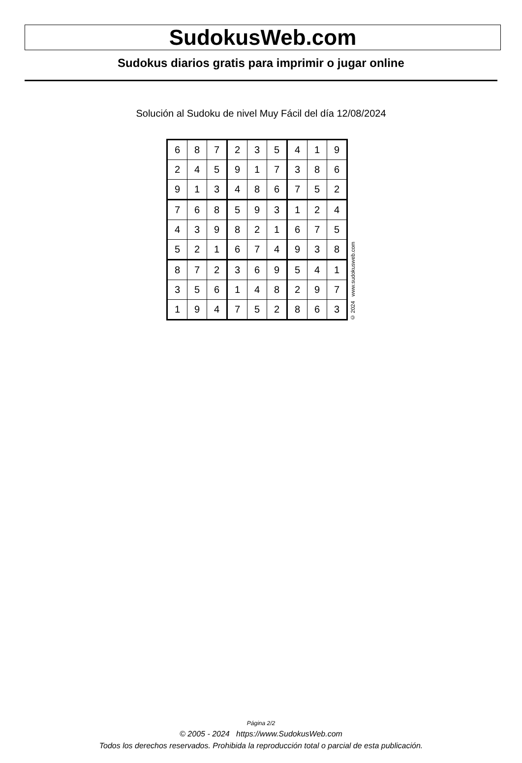SudokusWeb.com
Sudokus diarios gratis para imprimir o jugar online
Solución al Sudoku de nivel Muy Fácil del día 12/08/2024
| 6 | 8 | 7 | 2 | 3 | 5 | 4 | 1 | 9 |
| 2 | 4 | 5 | 9 | 1 | 7 | 3 | 8 | 6 |
| 9 | 1 | 3 | 4 | 8 | 6 | 7 | 5 | 2 |
| 7 | 6 | 8 | 5 | 9 | 3 | 1 | 2 | 4 |
| 4 | 3 | 9 | 8 | 2 | 1 | 6 | 7 | 5 |
| 5 | 2 | 1 | 6 | 7 | 4 | 9 | 3 | 8 |
| 8 | 7 | 2 | 3 | 6 | 9 | 5 | 4 | 1 |
| 3 | 5 | 6 | 1 | 4 | 8 | 2 | 9 | 7 |
| 1 | 9 | 4 | 7 | 5 | 2 | 8 | 6 | 3 |
© 2024 www.sudokusweb.com
Página 2/2
© 2005 - 2024 https://www.SudokusWeb.com
Todos los derechos reservados. Prohibida la reproducción total o parcial de esta publicación.